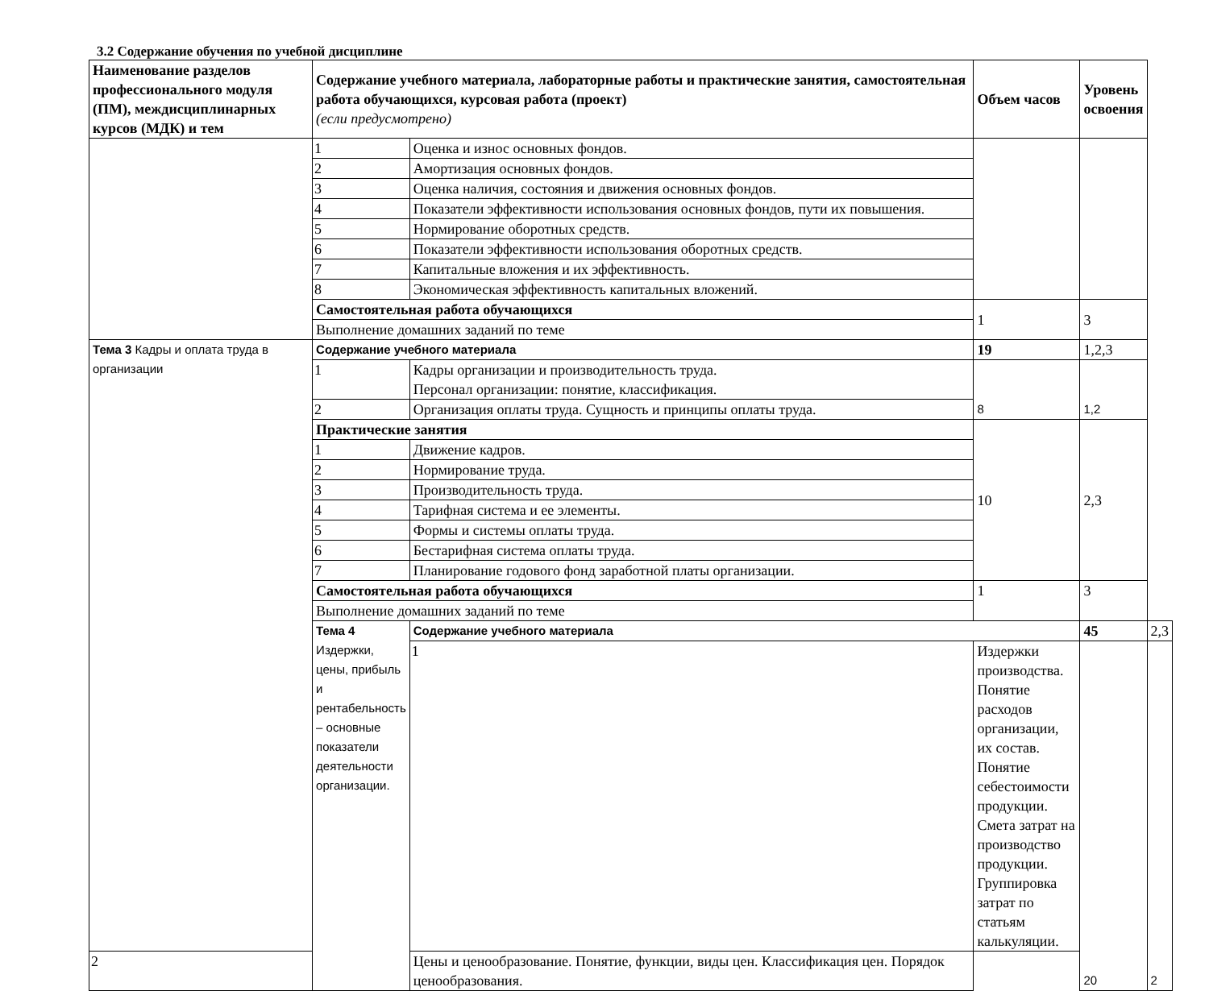3.2 Содержание обучения по учебной дисциплине
| Наименование разделов профессионального модуля (ПМ), междисциплинарных курсов (МДК) и тем | Содержание учебного материала, лабораторные работы и практические занятия, самостоятельная работа обучающихся, курсовая работа (проект) (если предусмотрено) | | Объем часов | Уровень освоения | |
| --- | --- | --- | --- | --- | --- |
| | 1 | Оценка и износ основных фондов. | | | |
| | 2 | Амортизация основных фондов. | | | |
| | 3 | Оценка наличия, состояния и движения основных фондов. | | | |
| | 4 | Показатели эффективности использования основных фондов, пути их повышения. | | | |
| | 5 | Нормирование оборотных средств. | | | |
| | 6 | Показатели эффективности использования оборотных средств. | | | |
| | 7 | Капитальные вложения и их эффективность. | | | |
| | 8 | Экономическая эффективность капитальных вложений. | | | |
| | Самостоятельная работа обучающихся | | 1 | 3 | |
| | Выполнение домашних заданий по теме | | | | |
| Тема 3 Кадры и оплата труда в организации | Содержание учебного материала | | 19 | 1,2,3 | |
| | 1 | Кадры организации и производительность труда. Персонал организации: понятие, классификация. | 8 | 1,2 | |
| | 2 | Организация оплаты труда. Сущность и принципы оплаты труда. | | | |
| | Практические занятия | | 10 | 2,3 | |
| | 1 | Движение кадров. | | | |
| | 2 | Нормирование труда. | | | |
| | 3 | Производительность труда. | | | |
| | 4 | Тарифная система и ее элементы. | | | |
| | 5 | Формы и системы оплаты труда. | | | |
| | 6 | Бестарифная система оплаты труда. | | | |
| | 7 | Планирование годового фонд заработной платы организации. | | | |
| | Самостоятельная работа обучающихся | | 1 | 3 | |
| | Выполнение домашних заданий по теме | | | | |
| | Тема 4 Издержки, цены, прибыль и рентабельность – основные показатели деятельности организации. | Содержание учебного материала | | 45 | 2,3 |
| | | 1 | Издержки производства. Понятие расходов организации, их состав. Понятие себестоимости продукции. Смета затрат на производство продукции. Группировка затрат по статьям калькуляции. | 20 | 2 |
| 2 | | Цены и ценообразование. Понятие, функции, виды цен. Классификация цен. Порядок ценообразования. | | | |